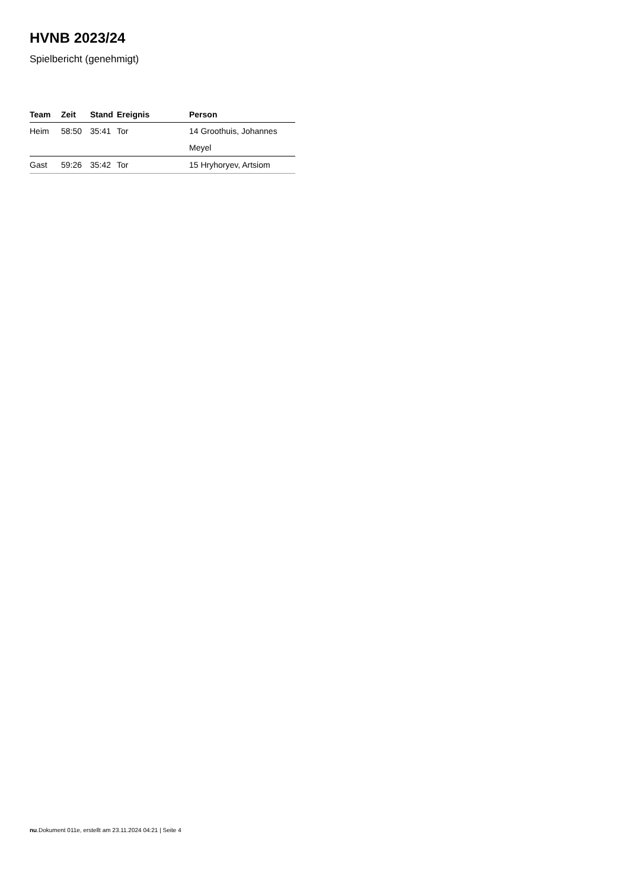HVNB 2023/24
Spielbericht (genehmigt)
| Team | Zeit | Stand | Ereignis | Person |
| --- | --- | --- | --- | --- |
| Heim | 58:50 | 35:41 | Tor | 14 Groothuis, Johannes |
| | | | | Meyel |
| Gast | 59:26 | 35:42 | Tor | 15 Hryhoryev, Artsiom |
nu.Dokument 011e, erstellt am 23.11.2024 04:21 | Seite 4